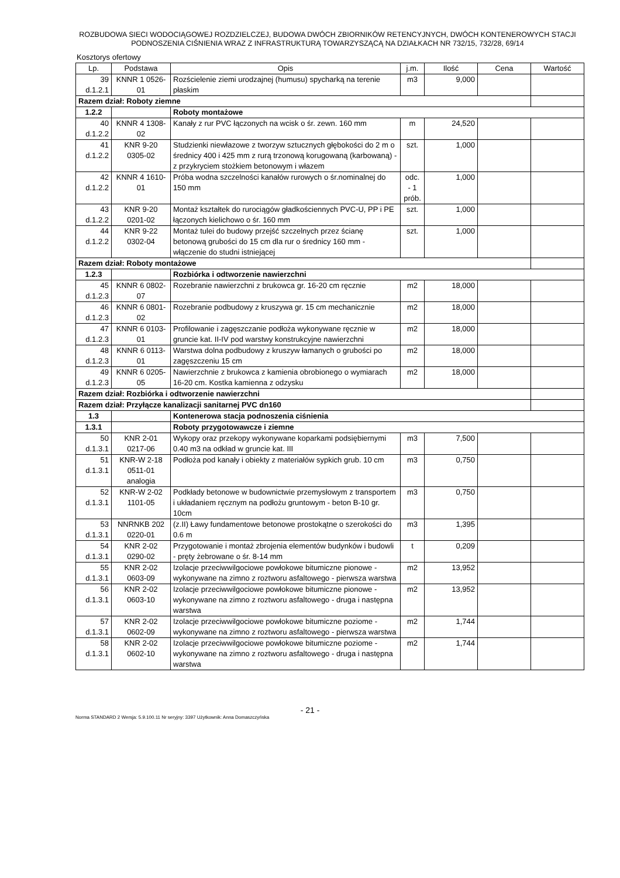ROZBUDOWA SIECI WODOCIĄGOWEJ ROZDZIELCZEJ, BUDOWA DWÓCH ZBIORNIKÓW RETENCYJNYCH, DWÓCH KONTENEROWYCH STACJI PODNOSZENIA CIŚNIENIA WRAZ Z INFRASTRUKTURĄ TOWARZYSZĄCĄ NA DZIAŁKACH NR 732/15, 732/28, 69/14
Kosztorys ofertowy
| Lp. | Podstawa | Opis | j.m. | Ilość | Cena | Wartość |
| --- | --- | --- | --- | --- | --- | --- |
| 39 d.1.2.1 | KNNR 1 0526-01 | Rozścielenie ziemi urodzajnej (humusu) spycharką na terenie płaskim | m3 | 9,000 | | |
| Razem dział: Roboty ziemne | | | | | | |
| 1.2.2 | | Roboty montażowe | | | | |
| 40 d.1.2.2 | KNNR 4 1308-02 | Kanały z rur PVC łączonych na wcisk o śr. zewn. 160 mm | m | 24,520 | | |
| 41 d.1.2.2 | KNR 9-20 0305-02 | Studzienki niewłazowe z tworzyw sztucznych głębokości do 2 m o średnicy 400 i 425 mm z rurą trzonową korugowaną (karbowaną) - z przykryciem stożkiem betonowym i włazem | szt. | 1,000 | | |
| 42 d.1.2.2 | KNNR 4 1610-01 | Próba wodna szczelności kanałów rurowych o śr.nominalnej do 150 mm | odc. - 1 prób. | 1,000 | | |
| 43 d.1.2.2 | KNR 9-20 0201-02 | Montaż kształtek do rurociągów gładkościennych PVC-U, PP i PE łączonych kielichowo o śr. 160 mm | szt. | 1,000 | | |
| 44 d.1.2.2 | KNR 9-22 0302-04 | Montaż tulei do budowy przejść szczelnych przez ścianę betonową grubości do 15 cm dla rur o średnicy 160 mm - włączenie do studni istniejącej | szt. | 1,000 | | |
| Razem dział: Roboty montażowe | | | | | | |
| 1.2.3 | | Rozbiórka i odtworzenie nawierzchni | | | | |
| 45 d.1.2.3 | KNNR 6 0802-07 | Rozebranie nawierzchni z brukowca gr. 16-20 cm ręcznie | m2 | 18,000 | | |
| 46 d.1.2.3 | KNNR 6 0801-02 | Rozebranie podbudowy z kruszywa gr. 15 cm mechanicznie | m2 | 18,000 | | |
| 47 d.1.2.3 | KNNR 6 0103-01 | Profilowanie i zagęszczanie podłoża wykonywane ręcznie w gruncie kat. II-IV pod warstwy konstrukcyjne nawierzchni | m2 | 18,000 | | |
| 48 d.1.2.3 | KNNR 6 0113-01 | Warstwa dolna podbudowy z kruszyw łamanych o grubości po zagęszczeniu 15 cm | m2 | 18,000 | | |
| 49 d.1.2.3 | KNNR 6 0205-05 | Nawierzchnie z brukowca z kamienia obrobionego o wymiarach 16-20 cm. Kostka kamienna z odzysku | m2 | 18,000 | | |
| Razem dział: Rozbiórka i odtworzenie nawierzchni | | | | | | |
| Razem dział: Przyłącze kanalizacji sanitarnej PVC dn160 | | | | | | |
| 1.3 | | Kontenerowa stacja podnoszenia ciśnienia | | | | |
| 1.3.1 | | Roboty przygotowawcze i ziemne | | | | |
| 50 d.1.3.1 | KNR 2-01 0217-06 | Wykopy oraz przekopy wykonywane koparkami podsiębiernymi 0.40 m3 na odkład w gruncie kat. III | m3 | 7,500 | | |
| 51 d.1.3.1 | KNR-W 2-18 0511-01 analogia | Podłoża pod kanały i obiekty z materiałów sypkich grub. 10 cm | m3 | 0,750 | | |
| 52 d.1.3.1 | KNR-W 2-02 1101-05 | Podkłady betonowe w budownictwie przemysłowym z transportem i układaniem ręcznym na podłożu gruntowym - beton B-10 gr. 10cm | m3 | 0,750 | | |
| 53 d.1.3.1 | NNRNKB 202 0220-01 | (z.II) Ławy fundamentowe betonowe prostokątne o szerokości do 0.6 m | m3 | 1,395 | | |
| 54 d.1.3.1 | KNR 2-02 0290-02 | Przygotowanie i montaż zbrojenia elementów budynków i budowli - pręty żebrowane o śr. 8-14 mm | t | 0,209 | | |
| 55 d.1.3.1 | KNR 2-02 0603-09 | Izolacje przeciwwilgociowe powłokowe bitumiczne pionowe - wykonywane na zimno z roztworu asfaltowego - pierwsza warstwa | m2 | 13,952 | | |
| 56 d.1.3.1 | KNR 2-02 0603-10 | Izolacje przeciwwilgociowe powłokowe bitumiczne pionowe - wykonywane na zimno z roztworu asfaltowego - druga i następna warstwa | m2 | 13,952 | | |
| 57 d.1.3.1 | KNR 2-02 0602-09 | Izolacje przeciwwilgociowe powłokowe bitumiczne poziome - wykonywane na zimno z roztworu asfaltowego - pierwsza warstwa | m2 | 1,744 | | |
| 58 d.1.3.1 | KNR 2-02 0602-10 | Izolacje przeciwwilgociowe powłokowe bitumiczne poziome - wykonywane na zimno z roztworu asfaltowego - druga i następna warstwa | m2 | 1,744 | | |
- 21 -
Norma STANDARD 2 Wersja: 5.9.100.11 Nr seryjny: 3397 Użytkownik: Anna Domaszczyńska